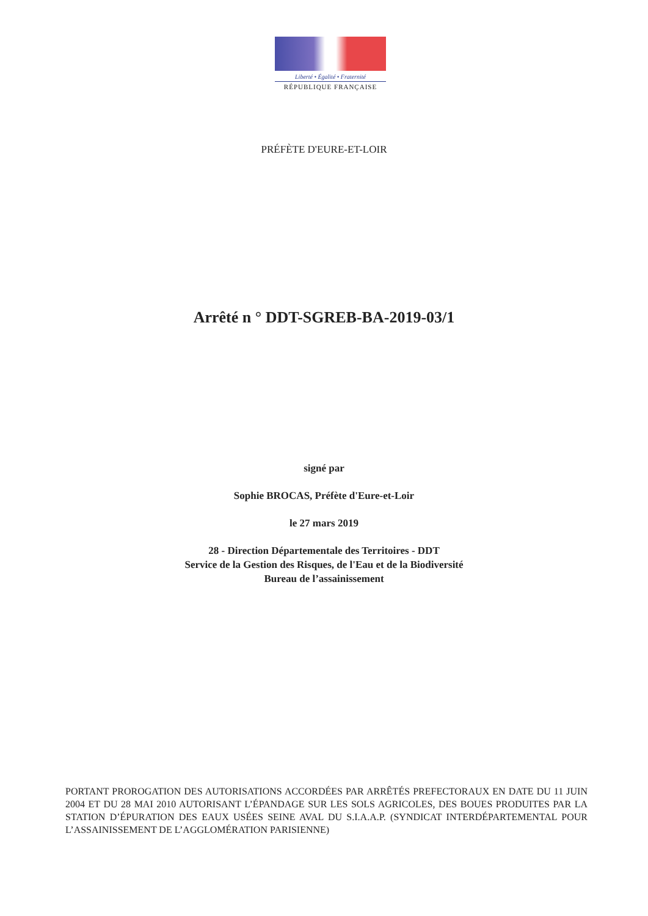Liberté • Égalité • Fraternité
RÉPUBLIQUE FRANÇAISE
PRÉFÈTE D'EURE-ET-LOIR
Arrêté n ° DDT-SGREB-BA-2019-03/1
signé par
Sophie BROCAS, Préfète d'Eure-et-Loir
le 27 mars 2019
28 - Direction Départementale des Territoires - DDT
Service de la Gestion des Risques, de l'Eau et de la Biodiversité
Bureau de l’assainissement
PORTANT PROROGATION DES AUTORISATIONS ACCORDÉES PAR ARRÊTÉS PREFECTORAUX EN DATE DU 11 JUIN 2004 ET DU 28 MAI 2010 AUTORISANT L’ÉPANDAGE SUR LES SOLS AGRICOLES, DES BOUES PRODUITES PAR LA STATION D’ÉPURATION DES EAUX USÉES SEINE AVAL DU S.I.A.A.P. (SYNDICAT INTERDÉPARTEMENTAL POUR L’ASSAINISSEMENT DE L’AGGLOMÉRATION PARISIENNE)